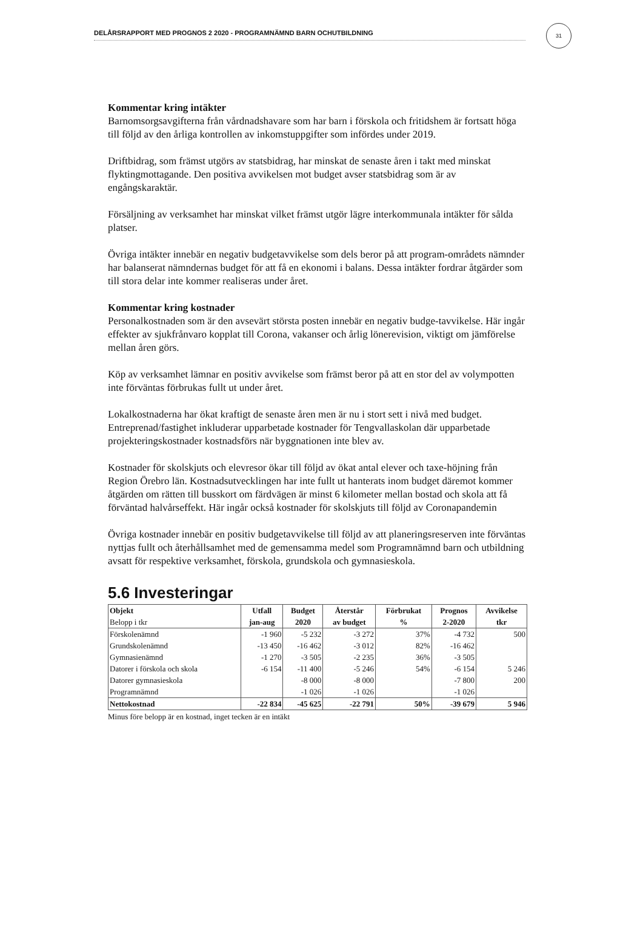DELÅRSRAPPORT MED PROGNOS 2 2020 - PROGRAMNÄMND BARN OCHUTBILDNING
31
Kommentar kring intäkter
Barnomsorgsavgifterna från vårdnadshavare som har barn i förskola och fritidshem är fortsatt höga till följd av den årliga kontrollen av inkomstuppgifter som infördes under 2019.
Driftbidrag, som främst utgörs av statsbidrag, har minskat de senaste åren i takt med minskat flyktingmottagande. Den positiva avvikelsen mot budget avser statsbidrag som är av engångskaraktär.
Försäljning av verksamhet har minskat vilket främst utgör lägre interkommunala intäkter för sålda platser.
Övriga intäkter innebär en negativ budgetavvikelse som dels beror på att program-områdets nämnder har balanserat nämndernas budget för att få en ekonomi i balans. Dessa intäkter fordrar åtgärder som till stora delar inte kommer realiseras under året.
Kommentar kring kostnader
Personalkostnaden som är den avsevärt största posten innebär en negativ budge-tavvikelse. Här ingår effekter av sjukfrånvaro kopplat till Corona, vakanser och årlig lönerevision, viktigt om jämförelse mellan åren görs.
Köp av verksamhet lämnar en positiv avvikelse som främst beror på att en stor del av volympotten inte förväntas förbrukas fullt ut under året.
Lokalkostnaderna har ökat kraftigt de senaste åren men är nu i stort sett i nivå med budget. Entreprenad/fastighet inkluderar upparbetade kostnader för Tengvallaskolan där upparbetade projekteringskostnader kostnadsförs när byggnationen inte blev av.
Kostnader för skolskjuts och elevresor ökar till följd av ökat antal elever och taxe-höjning från Region Örebro län. Kostnadsutvecklingen har inte fullt ut hanterats inom budget däremot kommer åtgärden om rätten till busskort om färdvägen är minst 6 kilometer mellan bostad och skola att få förväntad halvårseffekt. Här ingår också kostnader för skolskjuts till följd av Coronapandemin
Övriga kostnader innebär en positiv budgetavvikelse till följd av att planeringsreserven inte förväntas nyttjas fullt och återhållsamhet med de gemensamma medel som Programnämnd barn och utbildning avsatt för respektive verksamhet, förskola, grundskola och gymnasieskola.
5.6 Investeringar
| Objekt | Utfall | Budget | Återstår | Förbrukat | Prognos | Avvikelse |
| --- | --- | --- | --- | --- | --- | --- |
| Belopp i tkr | jan-aug | 2020 | av budget | % | 2-2020 | tkr |
| Förskolenämnd | -1 960 | -5 232 | -3 272 | 37% | -4 732 | 500 |
| Grundskolenämnd | -13 450 | -16 462 | -3 012 | 82% | -16 462 | |
| Gymnasienämnd | -1 270 | -3 505 | -2 235 | 36% | -3 505 | |
| Datorer i förskola och skola | -6 154 | -11 400 | -5 246 | 54% | -6 154 | 5 246 |
| Datorer gymnasieskola | | -8 000 | -8 000 | | -7 800 | 200 |
| Programnämnd | | -1 026 | -1 026 | | -1 026 | |
| Nettokostnad | -22 834 | -45 625 | -22 791 | 50% | -39 679 | 5 946 |
Minus före belopp är en kostnad, inget tecken är en intäkt